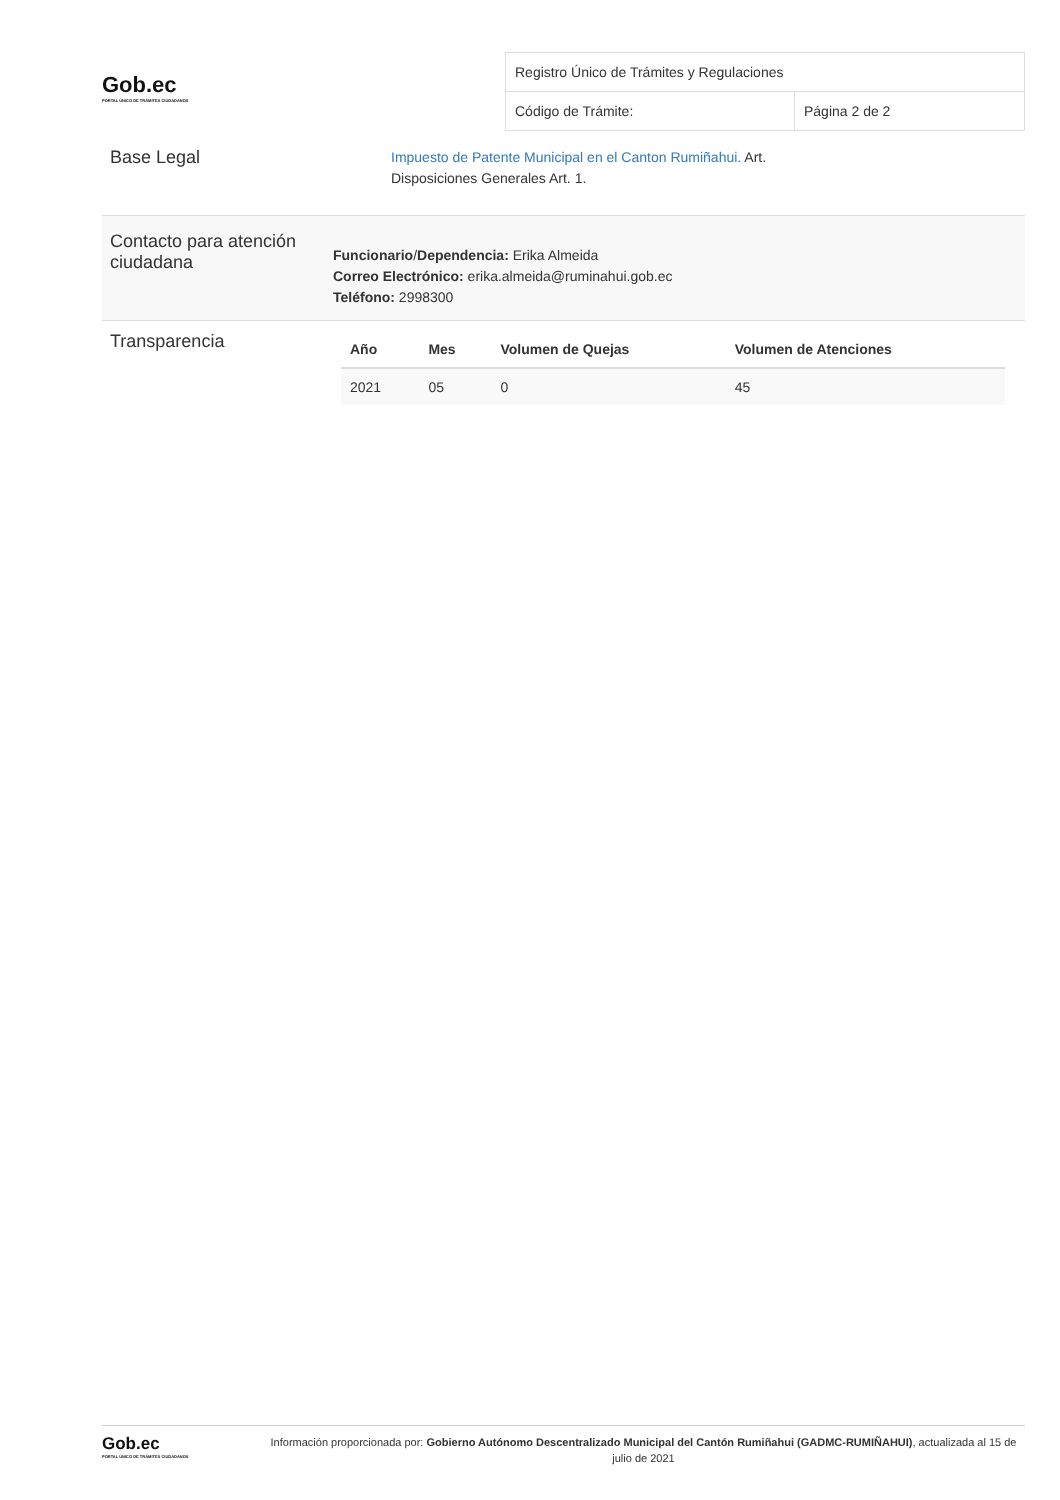Gob.ec
PORTAL ÚNICO DE TRÁMITES CIUDADANOS
| Registro Único de Trámites y Regulaciones | |
| Código de Trámite: | Página 2 de 2 |
Base Legal
Impuesto de Patente Municipal en el Canton Rumiñahui. Art.
Disposiciones Generales Art. 1.
Contacto para atención ciudadana
Funcionario/Dependencia: Erika Almeida
Correo Electrónico: erika.almeida@ruminahui.gob.ec
Teléfono: 2998300
Transparencia
| Año | Mes | Volumen de Quejas | Volumen de Atenciones |
| --- | --- | --- | --- |
| 2021 | 05 | 0 | 45 |
Gob.ec
PORTAL ÚNICO DE TRÁMITES CIUDADANOS
Información proporcionada por: Gobierno Autónomo Descentralizado Municipal del Cantón Rumiñahui (GADMC-RUMIÑAHUI), actualizada al 15 de julio de 2021